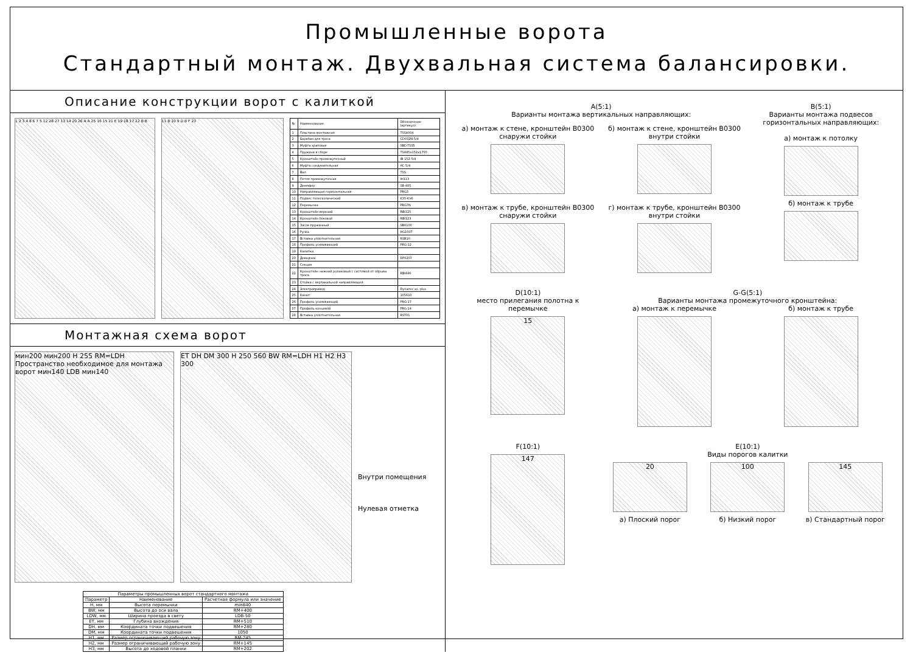Промышленные ворота
Стандартный монтаж. Двухвальная система балансировки.
Описание конструкции ворот с калиткой
1 2 3 4 8 6 7 5 12 28 27 13 14 20 26 A A 25 16 15 21 E 19 18 17 22 B B
11 B 10 9 D B F 23
| № | Наименование | Обозначение (артикул) |
| 1 | Пластина монтажная | TSS4004 |
| 2 | Барабан для троса | CD032N-5/4 |
| 3 | Муфта храповая | SBD-TSS5 |
| 4 | Пружина в сборе | TSA85x152x1750 |
| 5 | Кронштейн промежуточный | IB-152-5/4 |
| 6 | Муфта соединительная | AC-5/4 |
| 7 | Вал | TSS |
| 8 | Петля промежуточная | IH113 |
| 9 | Демпфер | SB-485 |
| 10 | Направляющая горизонтальная | PRG3 |
| 11 | Подвес телескопический | K35-KV6 |
| 12 | Перемычка | PRG7N |
| 13 | Кронштейн верхний | RBI125 |
| 14 | Кронштейн боковой | RBI123 |
| 15 | Засов пружинный | SB0100 |
| 16 | Ручка | HG1007 |
| 17 | Вставка уплотнительная | RSB10 |
| 18 | Профиль усиливающий | PRG-12 |
| 19 | Калитка | |
| 20 | Доводчик | DP0207 |
| 21 | Секция | |
| 22 | Кронштейн нижний роликовый с системой от обрыва троса | RBI446 |
| 23 | Стойка с вертикальной направляющей | |
| 24 | Электропривод | Dynamic xs. plus |
| 25 | Канат | 105610 |
| 26 | Профиль усиливающий | PRG-17 |
| 27 | Профиль концевой | PRG-14 |
| 28 | Вставка уплотнительная | RST01 |
Монтажная схема ворот
мин200 мин200 H 255 RM=LDH Пространство необходимое для монтажа ворот мин140 LDB мин140
ET DH DM 300 H 250 560 BW RM=LDH H1 H2 H3 300
Внутри помещения
Нулевая отметка
| Параметры промышленных ворот стандартного монтажа | | |
| --- | --- | --- |
| Параметр | Наименование | Расчетная формула или значение |
| H, мм | Высота перемычки | min840 |
| BW, мм | Высота до оси вала | RM+400 |
| LDW, мм | Ширина проезда в свету | LDB-50 |
| ET, мм | Глубина вхождения | RM+510 |
| DH, мм | Координата точки подвешения | RM+280 |
| DM, мм | Координата точки подвешения | 1050 |
| H1, мм | Размер ограничивающий рабочую зону | RM-245 |
| H2, мм | Размер ограничивающий рабочую зону | RM+145 |
| H3, мм | Высота до ходовой планки | RM+202 |
A(5:1)
Варианты монтажа вертикальных направляющих:
а) монтаж к стене, кронштейн B0300 снаружи стойки
б) монтаж к стене, кронштейн B0300 внутри стойки
в) монтаж к трубе, кронштейн B0300 снаружи стойки
г) монтаж к трубе, кронштейн B0300 внутри стойки
B(5:1)
Варианты монтажа подвесов горизонтальных направляющих:
а) монтаж к потолку
б) монтаж к трубе
D(10:1)
место прилегания полотна к перемычке
15
G-G(5:1)
Варианты монтажа промежуточного кронштейна:
а) монтаж к перемычке
б) монтаж к трубе
F(10:1)
147
E(10:1)
Виды порогов калитки
20
а) Плоский порог
100
б) Низкий порог
145
в) Стандартный порог